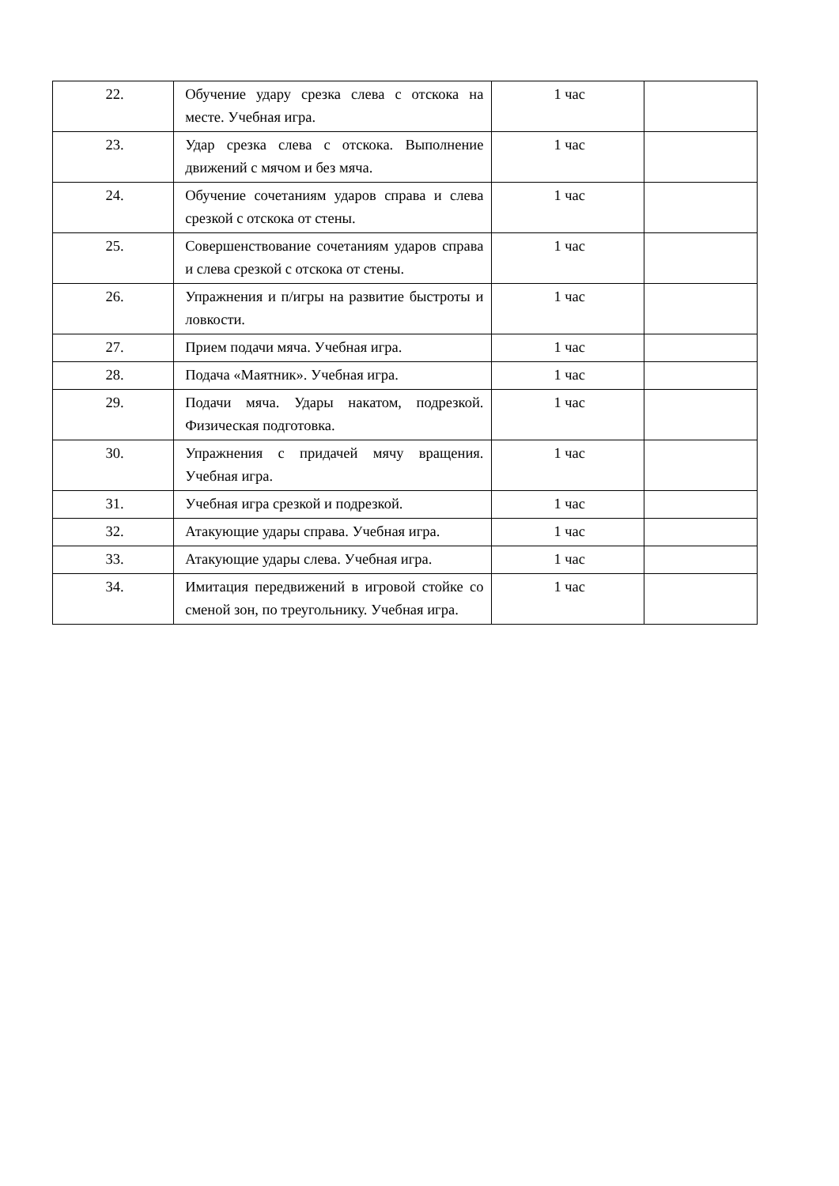| 22. | Обучение удару срезка слева с отскока на месте. Учебная игра. | 1 час | |
| 23. | Удар срезка слева с отскока. Выполнение движений с мячом и без мяча. | 1 час | |
| 24. | Обучение сочетаниям ударов справа и слева срезкой с отскока от стены. | 1 час | |
| 25. | Совершенствование сочетаниям ударов справа и слева срезкой с отскока от стены. | 1 час | |
| 26. | Упражнения и п/игры на развитие быстроты и ловкости. | 1 час | |
| 27. | Прием подачи мяча. Учебная игра. | 1 час | |
| 28. | Подача «Маятник». Учебная игра. | 1 час | |
| 29. | Подачи мяча. Удары накатом, подрезкой. Физическая подготовка. | 1 час | |
| 30. | Упражнения с придачей мячу вращения. Учебная игра. | 1 час | |
| 31. | Учебная игра срезкой и подрезкой. | 1 час | |
| 32. | Атакующие удары справа. Учебная игра. | 1 час | |
| 33. | Атакующие удары слева. Учебная игра. | 1 час | |
| 34. | Имитация передвижений в игровой стойке со сменой зон, по треугольнику. Учебная игра. | 1 час | |